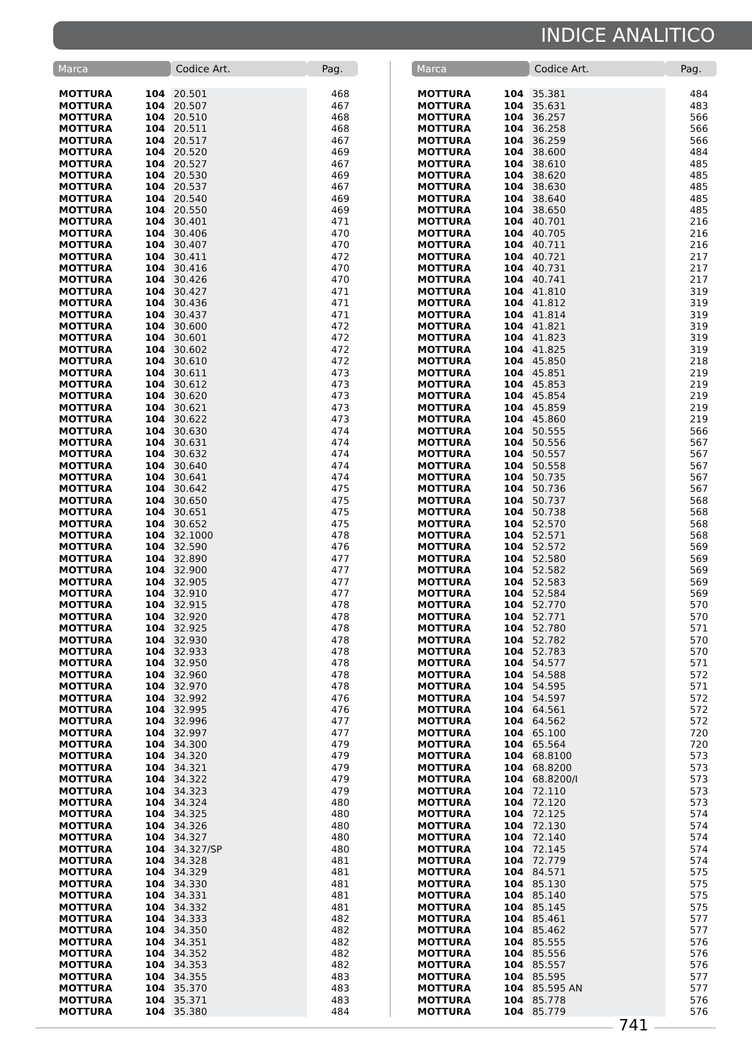INDICE ANALITICO
| Marca | | Codice Art. | Pag. |
| --- | --- | --- | --- |
| MOTTURA | 104 | 20.501 | 468 |
| MOTTURA | 104 | 20.507 | 467 |
| MOTTURA | 104 | 20.510 | 468 |
| MOTTURA | 104 | 20.511 | 468 |
| MOTTURA | 104 | 20.517 | 467 |
| MOTTURA | 104 | 20.520 | 469 |
| MOTTURA | 104 | 20.527 | 467 |
| MOTTURA | 104 | 20.530 | 469 |
| MOTTURA | 104 | 20.537 | 467 |
| MOTTURA | 104 | 20.540 | 469 |
| MOTTURA | 104 | 20.550 | 469 |
| MOTTURA | 104 | 30.401 | 471 |
| MOTTURA | 104 | 30.406 | 470 |
| MOTTURA | 104 | 30.407 | 470 |
| MOTTURA | 104 | 30.411 | 472 |
| MOTTURA | 104 | 30.416 | 470 |
| MOTTURA | 104 | 30.426 | 470 |
| MOTTURA | 104 | 30.427 | 471 |
| MOTTURA | 104 | 30.436 | 471 |
| MOTTURA | 104 | 30.437 | 471 |
| MOTTURA | 104 | 30.600 | 472 |
| MOTTURA | 104 | 30.601 | 472 |
| MOTTURA | 104 | 30.602 | 472 |
| MOTTURA | 104 | 30.610 | 472 |
| MOTTURA | 104 | 30.611 | 473 |
| MOTTURA | 104 | 30.612 | 473 |
| MOTTURA | 104 | 30.620 | 473 |
| MOTTURA | 104 | 30.621 | 473 |
| MOTTURA | 104 | 30.622 | 473 |
| MOTTURA | 104 | 30.630 | 474 |
| MOTTURA | 104 | 30.631 | 474 |
| MOTTURA | 104 | 30.632 | 474 |
| MOTTURA | 104 | 30.640 | 474 |
| MOTTURA | 104 | 30.641 | 474 |
| MOTTURA | 104 | 30.642 | 475 |
| MOTTURA | 104 | 30.650 | 475 |
| MOTTURA | 104 | 30.651 | 475 |
| MOTTURA | 104 | 30.652 | 475 |
| MOTTURA | 104 | 32.1000 | 478 |
| MOTTURA | 104 | 32.590 | 476 |
| MOTTURA | 104 | 32.890 | 477 |
| MOTTURA | 104 | 32.900 | 477 |
| MOTTURA | 104 | 32.905 | 477 |
| MOTTURA | 104 | 32.910 | 477 |
| MOTTURA | 104 | 32.915 | 478 |
| MOTTURA | 104 | 32.920 | 478 |
| MOTTURA | 104 | 32.925 | 478 |
| MOTTURA | 104 | 32.930 | 478 |
| MOTTURA | 104 | 32.933 | 478 |
| MOTTURA | 104 | 32.950 | 478 |
| MOTTURA | 104 | 32.960 | 478 |
| MOTTURA | 104 | 32.970 | 478 |
| MOTTURA | 104 | 32.992 | 476 |
| MOTTURA | 104 | 32.995 | 476 |
| MOTTURA | 104 | 32.996 | 477 |
| MOTTURA | 104 | 32.997 | 477 |
| MOTTURA | 104 | 34.300 | 479 |
| MOTTURA | 104 | 34.320 | 479 |
| MOTTURA | 104 | 34.321 | 479 |
| MOTTURA | 104 | 34.322 | 479 |
| MOTTURA | 104 | 34.323 | 479 |
| MOTTURA | 104 | 34.324 | 480 |
| MOTTURA | 104 | 34.325 | 480 |
| MOTTURA | 104 | 34.326 | 480 |
| MOTTURA | 104 | 34.327 | 480 |
| MOTTURA | 104 | 34.327/SP | 480 |
| MOTTURA | 104 | 34.328 | 481 |
| MOTTURA | 104 | 34.329 | 481 |
| MOTTURA | 104 | 34.330 | 481 |
| MOTTURA | 104 | 34.331 | 481 |
| MOTTURA | 104 | 34.332 | 481 |
| MOTTURA | 104 | 34.333 | 482 |
| MOTTURA | 104 | 34.350 | 482 |
| MOTTURA | 104 | 34.351 | 482 |
| MOTTURA | 104 | 34.352 | 482 |
| MOTTURA | 104 | 34.353 | 482 |
| MOTTURA | 104 | 34.355 | 483 |
| MOTTURA | 104 | 35.370 | 483 |
| MOTTURA | 104 | 35.371 | 483 |
| MOTTURA | 104 | 35.380 | 484 |
| Marca | | Codice Art. | Pag. |
| --- | --- | --- | --- |
| MOTTURA | 104 | 35.381 | 484 |
| MOTTURA | 104 | 35.631 | 483 |
| MOTTURA | 104 | 36.257 | 566 |
| MOTTURA | 104 | 36.258 | 566 |
| MOTTURA | 104 | 36.259 | 566 |
| MOTTURA | 104 | 38.600 | 484 |
| MOTTURA | 104 | 38.610 | 485 |
| MOTTURA | 104 | 38.620 | 485 |
| MOTTURA | 104 | 38.630 | 485 |
| MOTTURA | 104 | 38.640 | 485 |
| MOTTURA | 104 | 38.650 | 485 |
| MOTTURA | 104 | 40.701 | 216 |
| MOTTURA | 104 | 40.705 | 216 |
| MOTTURA | 104 | 40.711 | 216 |
| MOTTURA | 104 | 40.721 | 217 |
| MOTTURA | 104 | 40.731 | 217 |
| MOTTURA | 104 | 40.741 | 217 |
| MOTTURA | 104 | 41.810 | 319 |
| MOTTURA | 104 | 41.812 | 319 |
| MOTTURA | 104 | 41.814 | 319 |
| MOTTURA | 104 | 41.821 | 319 |
| MOTTURA | 104 | 41.823 | 319 |
| MOTTURA | 104 | 41.825 | 319 |
| MOTTURA | 104 | 45.850 | 218 |
| MOTTURA | 104 | 45.851 | 219 |
| MOTTURA | 104 | 45.853 | 219 |
| MOTTURA | 104 | 45.854 | 219 |
| MOTTURA | 104 | 45.859 | 219 |
| MOTTURA | 104 | 45.860 | 219 |
| MOTTURA | 104 | 50.555 | 566 |
| MOTTURA | 104 | 50.556 | 567 |
| MOTTURA | 104 | 50.557 | 567 |
| MOTTURA | 104 | 50.558 | 567 |
| MOTTURA | 104 | 50.735 | 567 |
| MOTTURA | 104 | 50.736 | 567 |
| MOTTURA | 104 | 50.737 | 568 |
| MOTTURA | 104 | 50.738 | 568 |
| MOTTURA | 104 | 52.570 | 568 |
| MOTTURA | 104 | 52.571 | 568 |
| MOTTURA | 104 | 52.572 | 569 |
| MOTTURA | 104 | 52.580 | 569 |
| MOTTURA | 104 | 52.582 | 569 |
| MOTTURA | 104 | 52.583 | 569 |
| MOTTURA | 104 | 52.584 | 569 |
| MOTTURA | 104 | 52.770 | 570 |
| MOTTURA | 104 | 52.771 | 570 |
| MOTTURA | 104 | 52.780 | 571 |
| MOTTURA | 104 | 52.782 | 570 |
| MOTTURA | 104 | 52.783 | 570 |
| MOTTURA | 104 | 54.577 | 571 |
| MOTTURA | 104 | 54.588 | 572 |
| MOTTURA | 104 | 54.595 | 571 |
| MOTTURA | 104 | 54.597 | 572 |
| MOTTURA | 104 | 64.561 | 572 |
| MOTTURA | 104 | 64.562 | 572 |
| MOTTURA | 104 | 65.100 | 720 |
| MOTTURA | 104 | 65.564 | 720 |
| MOTTURA | 104 | 68.8100 | 573 |
| MOTTURA | 104 | 68.8200 | 573 |
| MOTTURA | 104 | 68.8200/I | 573 |
| MOTTURA | 104 | 72.110 | 573 |
| MOTTURA | 104 | 72.120 | 573 |
| MOTTURA | 104 | 72.125 | 574 |
| MOTTURA | 104 | 72.130 | 574 |
| MOTTURA | 104 | 72.140 | 574 |
| MOTTURA | 104 | 72.145 | 574 |
| MOTTURA | 104 | 72.779 | 574 |
| MOTTURA | 104 | 84.571 | 575 |
| MOTTURA | 104 | 85.130 | 575 |
| MOTTURA | 104 | 85.140 | 575 |
| MOTTURA | 104 | 85.145 | 575 |
| MOTTURA | 104 | 85.461 | 577 |
| MOTTURA | 104 | 85.462 | 577 |
| MOTTURA | 104 | 85.555 | 576 |
| MOTTURA | 104 | 85.556 | 576 |
| MOTTURA | 104 | 85.557 | 576 |
| MOTTURA | 104 | 85.595 | 577 |
| MOTTURA | 104 | 85.595 AN | 577 |
| MOTTURA | 104 | 85.778 | 576 |
| MOTTURA | 104 | 85.779 | 576 |
741